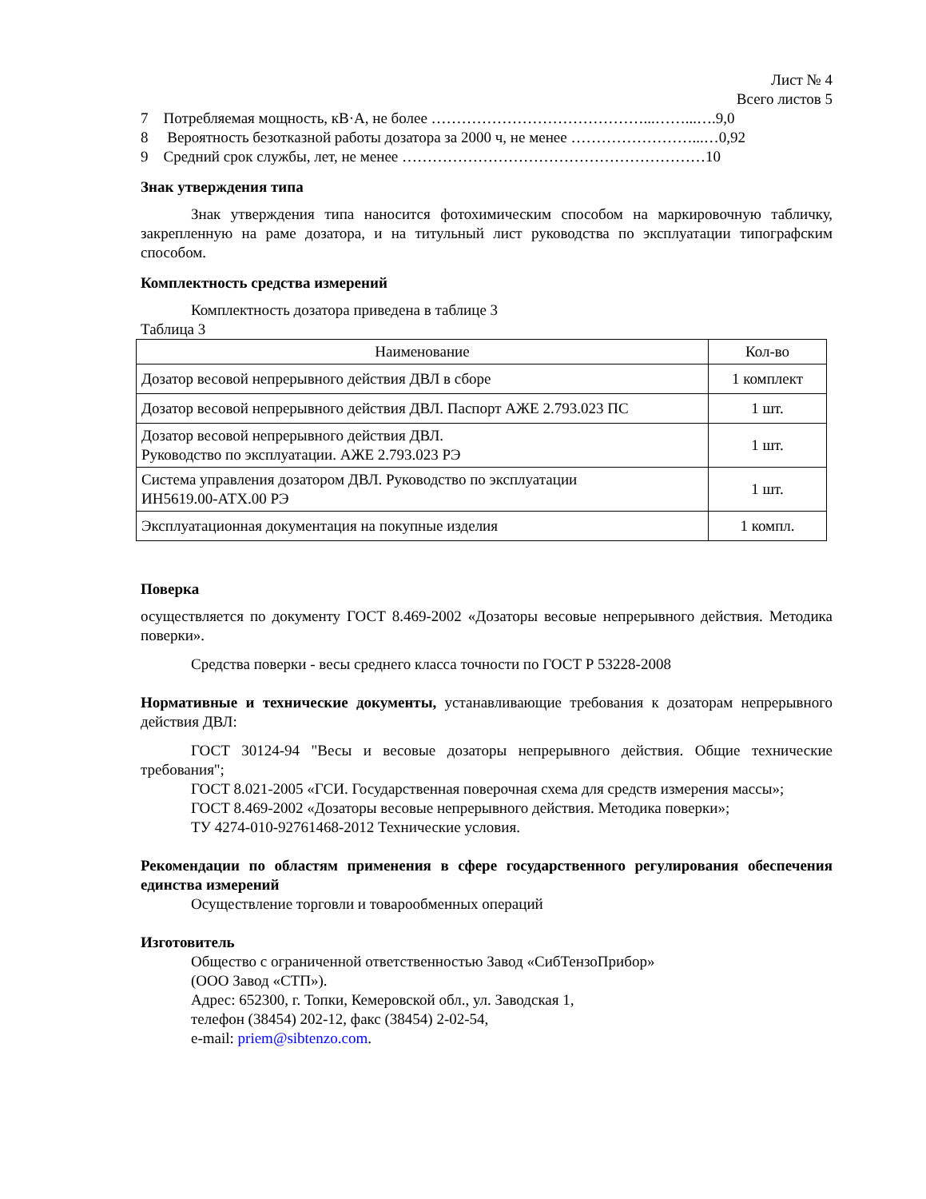Лист № 4
Всего листов 5
7 Потребляемая мощность, кВ·А, не более ……………………………………...……...….9,0
8 Вероятность безотказной работы дозатора за 2000 ч, не менее ……………………...…0,92
9 Средний срок службы, лет, не менее ……………………………………………………10
Знак утверждения типа
Знак утверждения типа наносится фотохимическим способом на маркировочную табличку, закрепленную на раме дозатора, и на титульный лист руководства по эксплуатации типографским способом.
Комплектность средства измерений
Комплектность дозатора приведена в таблице 3
Таблица 3
| Наименование | Кол-во |
| --- | --- |
| Дозатор весовой непрерывного действия ДВЛ в сборе | 1 комплект |
| Дозатор весовой непрерывного действия ДВЛ. Паспорт АЖЕ 2.793.023 ПС | 1 шт. |
| Дозатор весовой непрерывного действия ДВЛ. Руководство по эксплуатации. АЖЕ 2.793.023 РЭ | 1 шт. |
| Система управления дозатором ДВЛ. Руководство по эксплуатации ИН5619.00-АТХ.00 РЭ | 1 шт. |
| Эксплуатационная документация на покупные изделия | 1 компл. |
Поверка
осуществляется по документу ГОСТ 8.469-2002 «Дозаторы весовые непрерывного действия. Методика поверки».
Средства поверки - весы среднего класса точности по ГОСТ Р 53228-2008
Нормативные и технические документы, устанавливающие требования к дозаторам непрерывного действия ДВЛ:
ГОСТ 30124-94 "Весы и весовые дозаторы непрерывного действия. Общие технические требования";
ГОСТ 8.021-2005 «ГСИ. Государственная поверочная схема для средств измерения массы»;
ГОСТ 8.469-2002 «Дозаторы весовые непрерывного действия. Методика поверки»;
ТУ 4274-010-92761468-2012 Технические условия.
Рекомендации по областям применения в сфере государственного регулирования обеспечения единства измерений
Осуществление торговли и товарообменных операций
Изготовитель
Общество с ограниченной ответственностью Завод «СибТензоПрибор»
(ООО Завод «СТП»).
Адрес: 652300, г. Топки, Кемеровской обл., ул. Заводская 1,
телефон (38454) 202-12, факс (38454) 2-02-54,
e-mail: priem@sibtenzo.com.